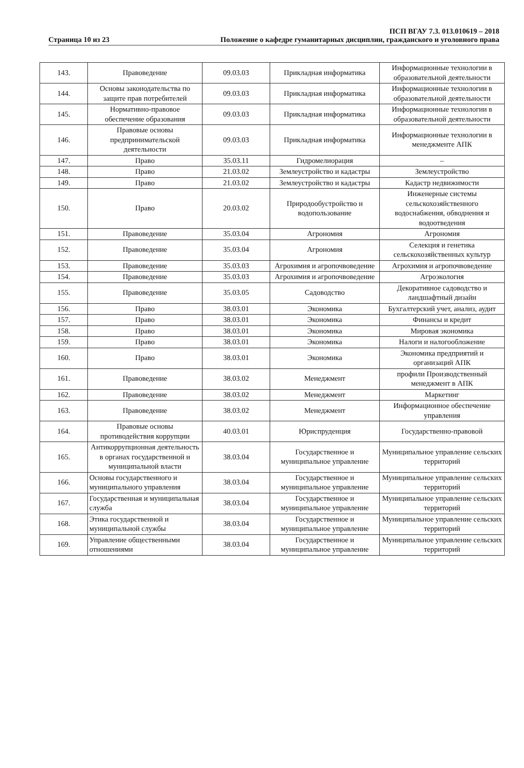Страница 10 из 23
ПСП ВГАУ 7.3. 013.010619 – 2018
Положение о кафедре гуманитарных дисциплин, гражданского и уголовного права
| 143. | Правоведение | 09.03.03 | Прикладная информатика | Информационные технологии в образовательной деятельности |
| 144. | Основы законодательства по защите прав потребителей | 09.03.03 | Прикладная информатика | Информационные технологии в образовательной деятельности |
| 145. | Нормативно-правовое обеспечение образования | 09.03.03 | Прикладная информатика | Информационные технологии в образовательной деятельности |
| 146. | Правовые основы предпринимательской деятельности | 09.03.03 | Прикладная информатика | Информационные технологии в менеджменте АПК |
| 147. | Право | 35.03.11 | Гидромелиорация | – |
| 148. | Право | 21.03.02 | Землеустройство и кадастры | Землеустройство |
| 149. | Право | 21.03.02 | Землеустройство и кадастры | Кадастр недвижимости |
| 150. | Право | 20.03.02 | Природообустройство и водопользование | Инженерные системы сельскохозяйственного водоснабжения, обводнения и водоотведения |
| 151. | Правоведение | 35.03.04 | Агрономия | Агрономия |
| 152. | Правоведение | 35.03.04 | Агрономия | Селекция и генетика сельскохозяйственных культур |
| 153. | Правоведение | 35.03.03 | Агрохимия и агропочвоведение | Агрохимия и агропочвоведение |
| 154. | Правоведение | 35.03.03 | Агрохимия и агропочвоведение | Агроэкология |
| 155. | Правоведение | 35.03.05 | Садоводство | Декоративное садоводство и ландшафтный дизайн |
| 156. | Право | 38.03.01 | Экономика | Бухгалтерский учет, анализ, аудит |
| 157. | Право | 38.03.01 | Экономика | Финансы и кредит |
| 158. | Право | 38.03.01 | Экономика | Мировая экономика |
| 159. | Право | 38.03.01 | Экономика | Налоги и налогообложение |
| 160. | Право | 38.03.01 | Экономика | Экономика предприятий и организаций АПК |
| 161. | Правоведение | 38.03.02 | Менеджмент | профили Производственный менеджмент в АПК |
| 162. | Правоведение | 38.03.02 | Менеджмент | Маркетинг |
| 163. | Правоведение | 38.03.02 | Менеджмент | Информационное обеспечение управления |
| 164. | Правовые основы противодействия коррупции | 40.03.01 | Юриспруденция | Государственно-правовой |
| 165. | Антикоррупционная деятельность в органах государственной и муниципальной власти | 38.03.04 | Государственное и муниципальное управление | Муниципальное управление сельских территорий |
| 166. | Основы государственного и муниципального управления | 38.03.04 | Государственное и муниципальное управление | Муниципальное управление сельских территорий |
| 167. | Государственная и муниципальная служба | 38.03.04 | Государственное и муниципальное управление | Муниципальное управление сельских территорий |
| 168. | Этика государственной и муниципальной службы | 38.03.04 | Государственное и муниципальное управление | Муниципальное управление сельских территорий |
| 169. | Управление общественными отношениями | 38.03.04 | Государственное и муниципальное управление | Муниципальное управление сельских территорий |